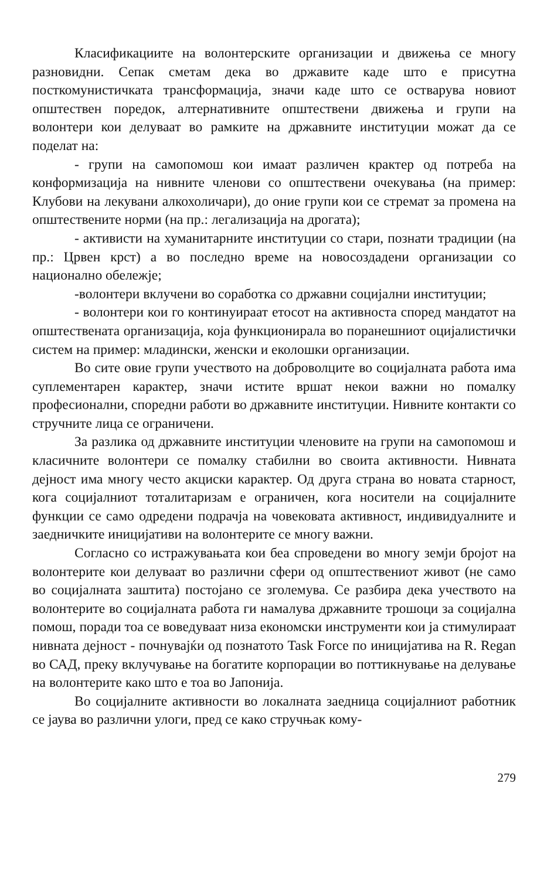Класификациите на волонтерските организации и движења се многу разновидни. Сепак сметам дека во државите каде што е присутна посткомунистичката трансформација, значи каде што се остварува новиот општествен поредок, алтернативните општествени движења и групи на волонтери кои делуваат во рамките на државните институции можат да се поделат на:
- групи на самопомош кои имаат различен крактер од потреба на конформизација на нивните членови со општествени очекувања (на пример: Клубови на лекувани алкохоличари), до оние групи кои се стремат за промена на општествените норми (на пр.: легализација на дрогата);
- активисти на хуманитарните институции со стари, познати традиции (на пр.: Црвен крст) а во последно време на новосоздадени организации со национално обележје;
-волонтери вклучени во соработка со државни социјални институции;
- волонтери кои го континуираат етосот на активноста според мандатот на општествената организација, која функционирала во поранешниот оцијалистички систем на пример: младински, женски и еколошки организации.
Во сите овие групи учеството на доброволците во социјалната работа има суплементарен карактер, значи истите вршат некои важни но помалку професионални, споредни работи во државните институции. Нивните контакти со стручните лица се ограничени.
За разлика од државните институции членовите на групи на самопомош и класичните волонтери се помалку стабилни во своита активности. Нивната дејност има многу често акциски карактер. Од друга страна во новата старност, кога социјалниот тоталитаризам е ограничен, кога носители на социјалните функции се само одредени подрачја на човековата активност, индивидуалните и заедничките иницијативи на волонтерите се многу важни.
Согласно со истражувањата кои беа спроведени во многу земји бројот на волонтерите кои делуваат во различни сфери од општествениот живот (не само во социјалната заштита) постојано се зголемува. Се разбира дека учеството на волонтерите во социјалната работа ги намалува државните трошоци за социјална помош, поради тоа се воведуваат низа економски инструменти кои ја стимулираат нивната дејност - почнувајќи од познатото Task Force по иницијатива на R. Regan во САД, преку вклучување на богатите корпорации во поттикнување на делување на волонтерите како што е тоа во Јапонија.
Во социјалните активности во локалната заедница социјалниот работник се јаува во различни улоги, пред се како стручњак кому-
279